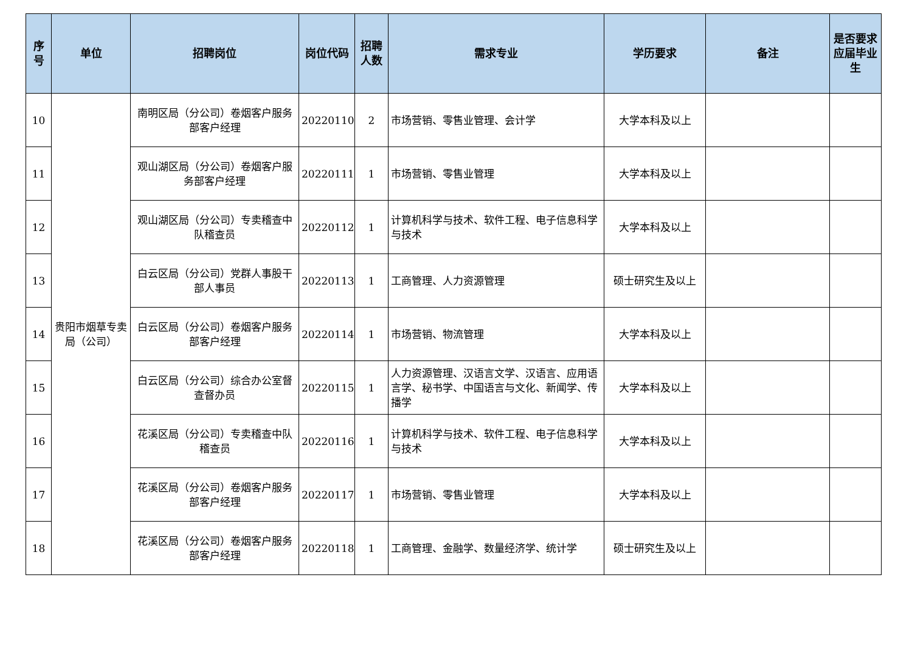| 序号 | 单位 | 招聘岗位 | 岗位代码 | 招聘人数 | 需求专业 | 学历要求 | 备注 | 是否要求应届毕业生 |
| --- | --- | --- | --- | --- | --- | --- | --- | --- |
| 10 | 贵阳市烟草专卖局（公司） | 南明区局（分公司）卷烟客户服务部客户经理 | 20220110 | 2 | 市场营销、零售业管理、会计学 | 大学本科及以上 | | |
| 11 | | 观山湖区局（分公司）卷烟客户服务部客户经理 | 20220111 | 1 | 市场营销、零售业管理 | 大学本科及以上 | | |
| 12 | | 观山湖区局（分公司）专卖稽查中队稽查员 | 20220112 | 1 | 计算机科学与技术、软件工程、电子信息科学与技术 | 大学本科及以上 | | |
| 13 | | 白云区局（分公司）党群人事股干部人事员 | 20220113 | 1 | 工商管理、人力资源管理 | 硕士研究生及以上 | | |
| 14 | | 白云区局（分公司）卷烟客户服务部客户经理 | 20220114 | 1 | 市场营销、物流管理 | 大学本科及以上 | | |
| 15 | | 白云区局（分公司）综合办公室督查督办员 | 20220115 | 1 | 人力资源管理、汉语言文学、汉语言、应用语言学、秘书学、中国语言与文化、新闻学、传播学 | 大学本科及以上 | | |
| 16 | | 花溪区局（分公司）专卖稽查中队稽查员 | 20220116 | 1 | 计算机科学与技术、软件工程、电子信息科学与技术 | 大学本科及以上 | | |
| 17 | | 花溪区局（分公司）卷烟客户服务部客户经理 | 20220117 | 1 | 市场营销、零售业管理 | 大学本科及以上 | | |
| 18 | | 花溪区局（分公司）卷烟客户服务部客户经理 | 20220118 | 1 | 工商管理、金融学、数量经济学、统计学 | 硕士研究生及以上 | | |